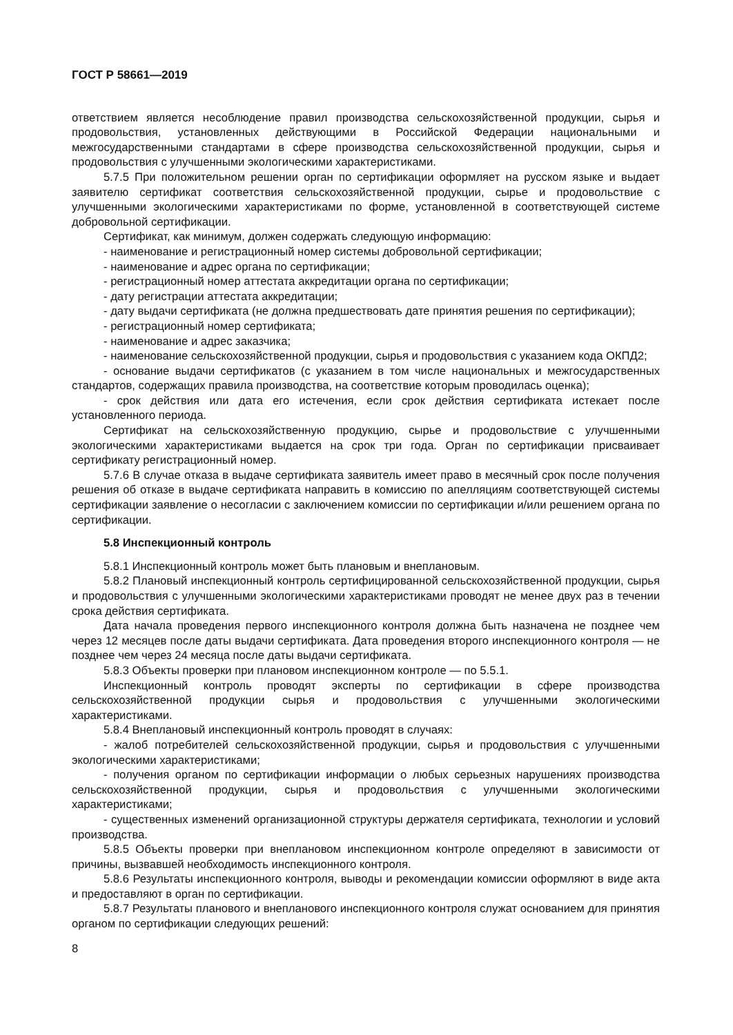ГОСТ Р 58661—2019
ответствием является несоблюдение правил производства сельскохозяйственной продукции, сырья и продовольствия, установленных действующими в Российской Федерации национальными и межгосударственными стандартами в сфере производства сельскохозяйственной продукции, сырья и продовольствия с улучшенными экологическими характеристиками.
5.7.5 При положительном решении орган по сертификации оформляет на русском языке и выдает заявителю сертификат соответствия сельскохозяйственной продукции, сырье и продовольствие с улучшенными экологическими характеристиками по форме, установленной в соответствующей системе добровольной сертификации.
Сертификат, как минимум, должен содержать следующую информацию:
- наименование и регистрационный номер системы добровольной сертификации;
- наименование и адрес органа по сертификации;
- регистрационный номер аттестата аккредитации органа по сертификации;
- дату регистрации аттестата аккредитации;
- дату выдачи сертификата (не должна предшествовать дате принятия решения по сертификации);
- регистрационный номер сертификата;
- наименование и адрес заказчика;
- наименование сельскохозяйственной продукции, сырья и продовольствия с указанием кода ОКПД2;
- основание выдачи сертификатов (с указанием в том числе национальных и межгосударственных стандартов, содержащих правила производства, на соответствие которым проводилась оценка);
- срок действия или дата его истечения, если срок действия сертификата истекает после установленного периода.
Сертификат на сельскохозяйственную продукцию, сырье и продовольствие с улучшенными экологическими характеристиками выдается на срок три года. Орган по сертификации присваивает сертификату регистрационный номер.
5.7.6 В случае отказа в выдаче сертификата заявитель имеет право в месячный срок после получения решения об отказе в выдаче сертификата направить в комиссию по апелляциям соответствующей системы сертификации заявление о несогласии с заключением комиссии по сертификации и/или решением органа по сертификации.
5.8 Инспекционный контроль
5.8.1 Инспекционный контроль может быть плановым и внеплановым.
5.8.2 Плановый инспекционный контроль сертифицированной сельскохозяйственной продукции, сырья и продовольствия с улучшенными экологическими характеристиками проводят не менее двух раз в течении срока действия сертификата.
Дата начала проведения первого инспекционного контроля должна быть назначена не позднее чем через 12 месяцев после даты выдачи сертификата. Дата проведения второго инспекционного контроля — не позднее чем через 24 месяца после даты выдачи сертификата.
5.8.3 Объекты проверки при плановом инспекционном контроле — по 5.5.1.
Инспекционный контроль проводят эксперты по сертификации в сфере производства сельскохозяйственной продукции сырья и продовольствия с улучшенными экологическими характеристиками.
5.8.4 Внеплановый инспекционный контроль проводят в случаях:
- жалоб потребителей сельскохозяйственной продукции, сырья и продовольствия с улучшенными экологическими характеристиками;
- получения органом по сертификации информации о любых серьезных нарушениях производства сельскохозяйственной продукции, сырья и продовольствия с улучшенными экологическими характеристиками;
- существенных изменений организационной структуры держателя сертификата, технологии и условий производства.
5.8.5 Объекты проверки при внеплановом инспекционном контроле определяют в зависимости от причины, вызвавшей необходимость инспекционного контроля.
5.8.6 Результаты инспекционного контроля, выводы и рекомендации комиссии оформляют в виде акта и предоставляют в орган по сертификации.
5.8.7 Результаты планового и внепланового инспекционного контроля служат основанием для принятия органом по сертификации следующих решений:
8